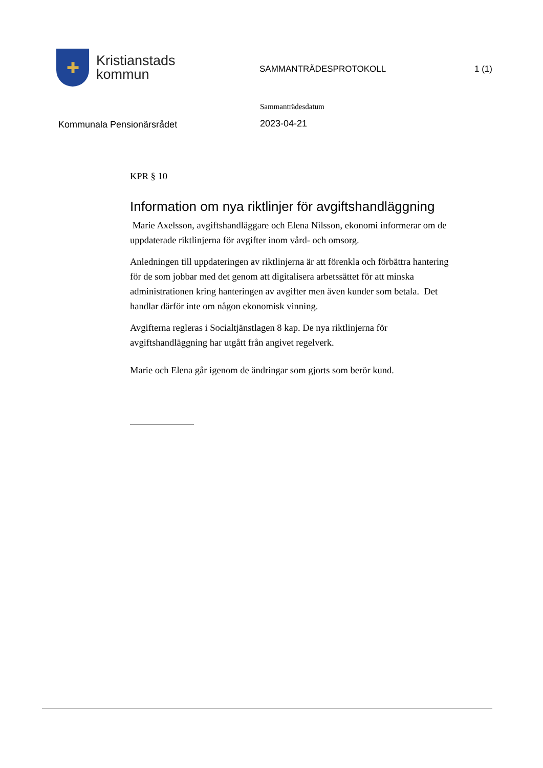✚
Kristianstads
kommun
SAMMANTRÄDESPROTOKOLL 1 (1)
Kommunala Pensionärsrådet
Sammanträdesdatum
2023-04-21
KPR § 10
Information om nya riktlinjer för avgiftshandläggning
Marie Axelsson, avgiftshandläggare och Elena Nilsson, ekonomi informerar om de uppdaterade riktlinjerna för avgifter inom vård- och omsorg.
Anledningen till uppdateringen av riktlinjerna är att förenkla och förbättra hantering för de som jobbar med det genom att digitalisera arbetssättet för att minska administrationen kring hanteringen av avgifter men även kunder som betala. Det handlar därför inte om någon ekonomisk vinning.
Avgifterna regleras i Socialtjänstlagen 8 kap. De nya riktlinjerna för avgiftshandläggning har utgått från angivet regelverk.
Marie och Elena går igenom de ändringar som gjorts som berör kund.